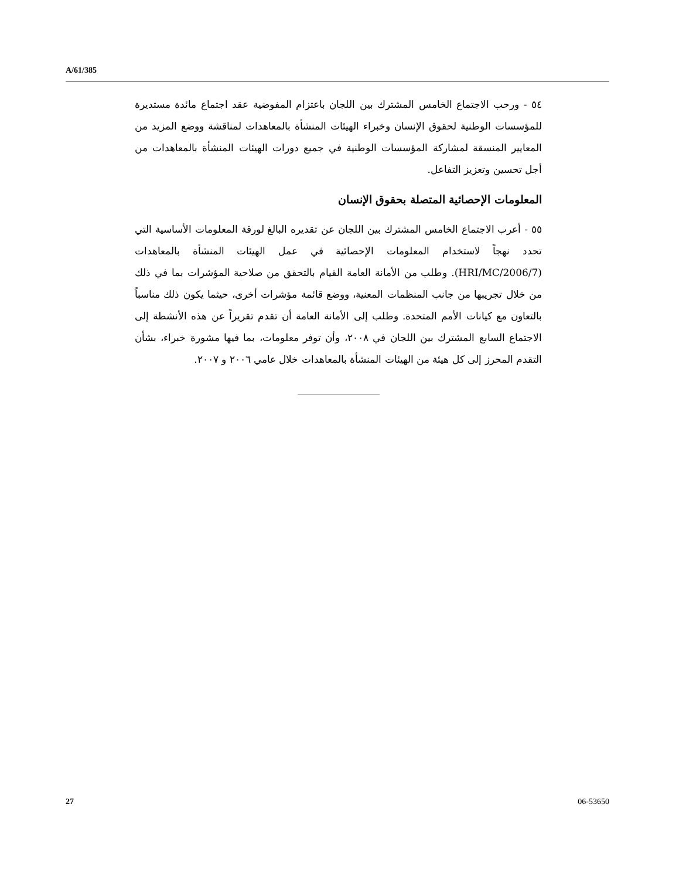A/61/385
٥٤ - ورحب الاجتماع الخامس المشترك بين اللجان باعتزام المفوضية عقد اجتماع مائدة مستديرة للمؤسسات الوطنية لحقوق الإنسان وخبراء الهيئات المنشأة بالمعاهدات لمناقشة ووضع المزيد من المعايير المنسقة لمشاركة المؤسسات الوطنية في جميع دورات الهيئات المنشأة بالمعاهدات من أجل تحسين وتعزيز التفاعل.
المعلومات الإحصائية المتصلة بحقوق الإنسان
٥٥ - أعرب الاجتماع الخامس المشترك بين اللجان عن تقديره البالغ لورقة المعلومات الأساسية التي تحدد نهجاً لاستخدام المعلومات الإحصائية في عمل الهيئات المنشأة بالمعاهدات (HRI/MC/2006/7). وطلب من الأمانة العامة القيام بالتحقق من صلاحية المؤشرات بما في ذلك من خلال تجريبها من جانب المنظمات المعنية، ووضع قائمة مؤشرات أخرى، حيثما يكون ذلك مناسباً بالتعاون مع كيانات الأمم المتحدة. وطلب إلى الأمانة العامة أن تقدم تقريراً عن هذه الأنشطة إلى الاجتماع السابع المشترك بين اللجان في ٢٠٠٨، وأن توفر معلومات، بما فيها مشورة خبراء، بشأن التقدم المحرز إلى كل هيئة من الهيئات المنشأة بالمعاهدات خلال عامي ٢٠٠٦ و ٢٠٠٧.
27 06-53650